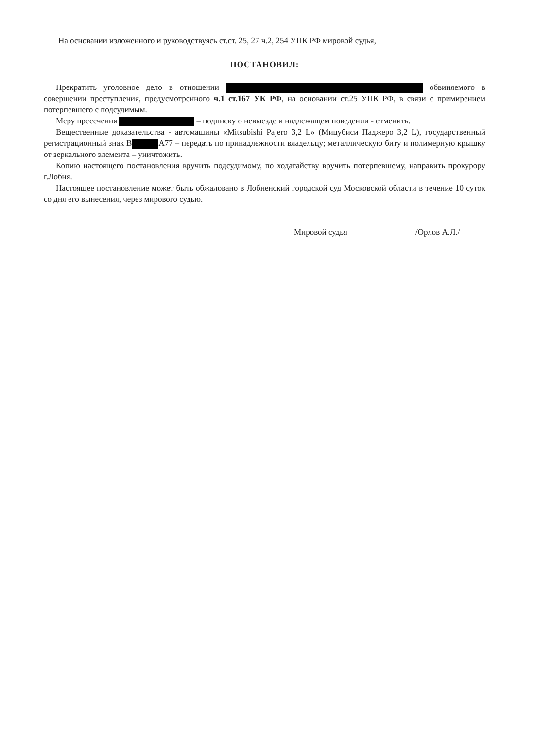На основании изложенного и руководствуясь ст.ст. 25, 27 ч.2, 254 УПК РФ мировой судья,
ПОСТАНОВИЛ:
Прекратить уголовное дело в отношении обвиняемого в совершении преступления, предусмотренного ч.1 ст.167 УК РФ, на основании ст.25 УПК РФ, в связи с примирением потерпевшего с подсудимым.
Меру пресечения – подписку о невыезде и надлежащем поведении - отменить.
Вещественные доказательства - автомашины «Mitsubishi Pajero 3,2 L» (Мицубиси Паджеро 3,2 L), государственный регистрационный знак В А77 – передать по принадлежности владельцу; металлическую биту и полимерную крышку от зеркального элемента – уничтожить.
Копию настоящего постановления вручить подсудимому, по ходатайству вручить потерпевшему, направить прокурору г.Лобня.
Настоящее постановление может быть обжаловано в Лобненский городской суд Московской области в течение 10 суток со дня его вынесения, через мирового судью.
Мировой судья /Орлов А.Л./